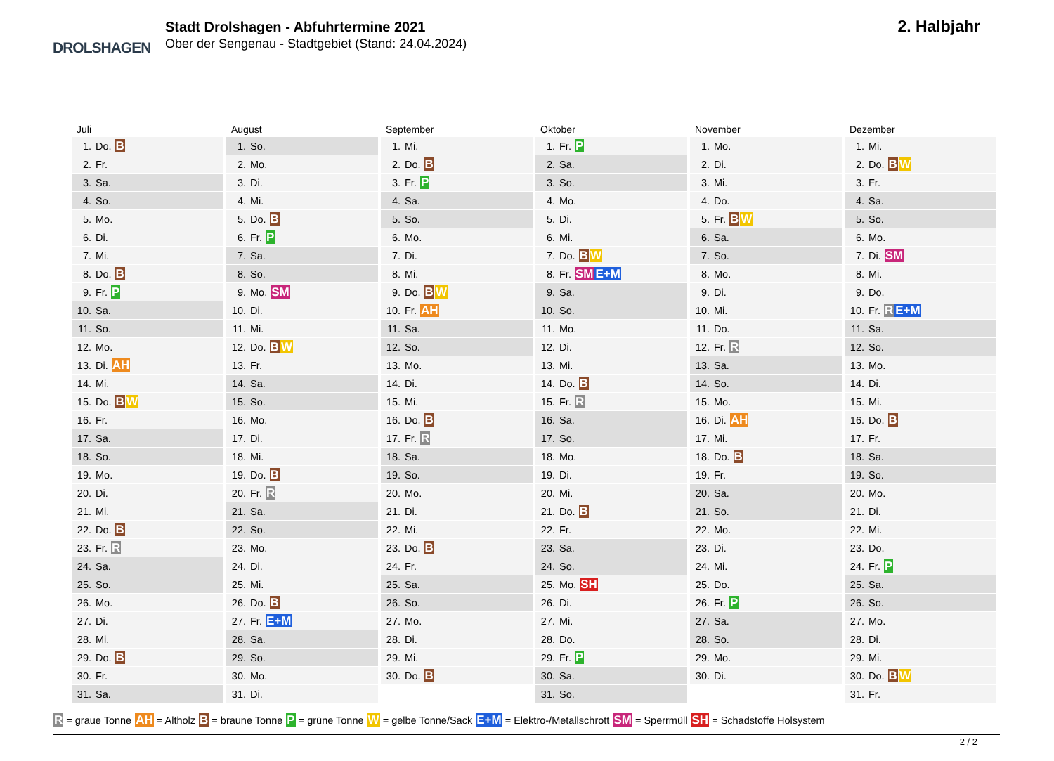DROLSHAGEN
Stadt Drolshagen - Abfuhrtermine 2021
Ober der Sengenau - Stadtgebiet (Stand: 24.04.2024)
2. Halbjahr
Juli
| 1. | Do. B |
| 2. | Fr. |
| 3. | Sa. |
| 4. | So. |
| 5. | Mo. |
| 6. | Di. |
| 7. | Mi. |
| 8. | Do. B |
| 9. | Fr. P |
| 10. | Sa. |
| 11. | So. |
| 12. | Mo. |
| 13. | Di. AH |
| 14. | Mi. |
| 15. | Do. B W |
| 16. | Fr. |
| 17. | Sa. |
| 18. | So. |
| 19. | Mo. |
| 20. | Di. |
| 21. | Mi. |
| 22. | Do. B |
| 23. | Fr. R |
| 24. | Sa. |
| 25. | So. |
| 26. | Mo. |
| 27. | Di. |
| 28. | Mi. |
| 29. | Do. B |
| 30. | Fr. |
| 31. | Sa. |
August
| 1. | So. |
| 2. | Mo. |
| 3. | Di. |
| 4. | Mi. |
| 5. | Do. B |
| 6. | Fr. P |
| 7. | Sa. |
| 8. | So. |
| 9. | Mo. SM |
| 10. | Di. |
| 11. | Mi. |
| 12. | Do. B W |
| 13. | Fr. |
| 14. | Sa. |
| 15. | So. |
| 16. | Mo. |
| 17. | Di. |
| 18. | Mi. |
| 19. | Do. B |
| 20. | Fr. R |
| 21. | Sa. |
| 22. | So. |
| 23. | Mo. |
| 24. | Di. |
| 25. | Mi. |
| 26. | Do. B |
| 27. | Fr. E+M |
| 28. | Sa. |
| 29. | So. |
| 30. | Mo. |
| 31. | Di. |
September
| 1. | Mi. |
| 2. | Do. B |
| 3. | Fr. P |
| 4. | Sa. |
| 5. | So. |
| 6. | Mo. |
| 7. | Di. |
| 8. | Mi. |
| 9. | Do. B W |
| 10. | Fr. AH |
| 11. | Sa. |
| 12. | So. |
| 13. | Mo. |
| 14. | Di. |
| 15. | Mi. |
| 16. | Do. B |
| 17. | Fr. R |
| 18. | Sa. |
| 19. | So. |
| 20. | Mo. |
| 21. | Di. |
| 22. | Mi. |
| 23. | Do. B |
| 24. | Fr. |
| 25. | Sa. |
| 26. | So. |
| 27. | Mo. |
| 28. | Di. |
| 29. | Mi. |
| 30. | Do. B |
Oktober
| 1. | Fr. P |
| 2. | Sa. |
| 3. | So. |
| 4. | Mo. |
| 5. | Di. |
| 6. | Mi. |
| 7. | Do. B W |
| 8. | Fr. SM E+M |
| 9. | Sa. |
| 10. | So. |
| 11. | Mo. |
| 12. | Di. |
| 13. | Mi. |
| 14. | Do. B |
| 15. | Fr. R |
| 16. | Sa. |
| 17. | So. |
| 18. | Mo. |
| 19. | Di. |
| 20. | Mi. |
| 21. | Do. B |
| 22. | Fr. |
| 23. | Sa. |
| 24. | So. |
| 25. | Mo. SH |
| 26. | Di. |
| 27. | Mi. |
| 28. | Do. |
| 29. | Fr. P |
| 30. | Sa. |
| 31. | So. |
November
| 1. | Mo. |
| 2. | Di. |
| 3. | Mi. |
| 4. | Do. |
| 5. | Fr. B W |
| 6. | Sa. |
| 7. | So. |
| 8. | Mo. |
| 9. | Di. |
| 10. | Mi. |
| 11. | Do. |
| 12. | Fr. R |
| 13. | Sa. |
| 14. | So. |
| 15. | Mo. |
| 16. | Di. AH |
| 17. | Mi. |
| 18. | Do. B |
| 19. | Fr. |
| 20. | Sa. |
| 21. | So. |
| 22. | Mo. |
| 23. | Di. |
| 24. | Mi. |
| 25. | Do. |
| 26. | Fr. P |
| 27. | Sa. |
| 28. | So. |
| 29. | Mo. |
| 30. | Di. |
Dezember
| 1. | Mi. |
| 2. | Do. B W |
| 3. | Fr. |
| 4. | Sa. |
| 5. | So. |
| 6. | Mo. |
| 7. | Di. SM |
| 8. | Mi. |
| 9. | Do. |
| 10. | Fr. R E+M |
| 11. | Sa. |
| 12. | So. |
| 13. | Mo. |
| 14. | Di. |
| 15. | Mi. |
| 16. | Do. B |
| 17. | Fr. |
| 18. | Sa. |
| 19. | So. |
| 20. | Mo. |
| 21. | Di. |
| 22. | Mi. |
| 23. | Do. |
| 24. | Fr. P |
| 25. | Sa. |
| 26. | So. |
| 27. | Mo. |
| 28. | Di. |
| 29. | Mi. |
| 30. | Do. B W |
| 31. | Fr. |
R = graue Tonne AH = Altholz B = braune Tonne P = grüne Tonne W = gelbe Tonne/Sack E+M = Elektro-/Metallschrott SM = Sperrmüll SH = Schadstoffe Holsystem
2 / 2